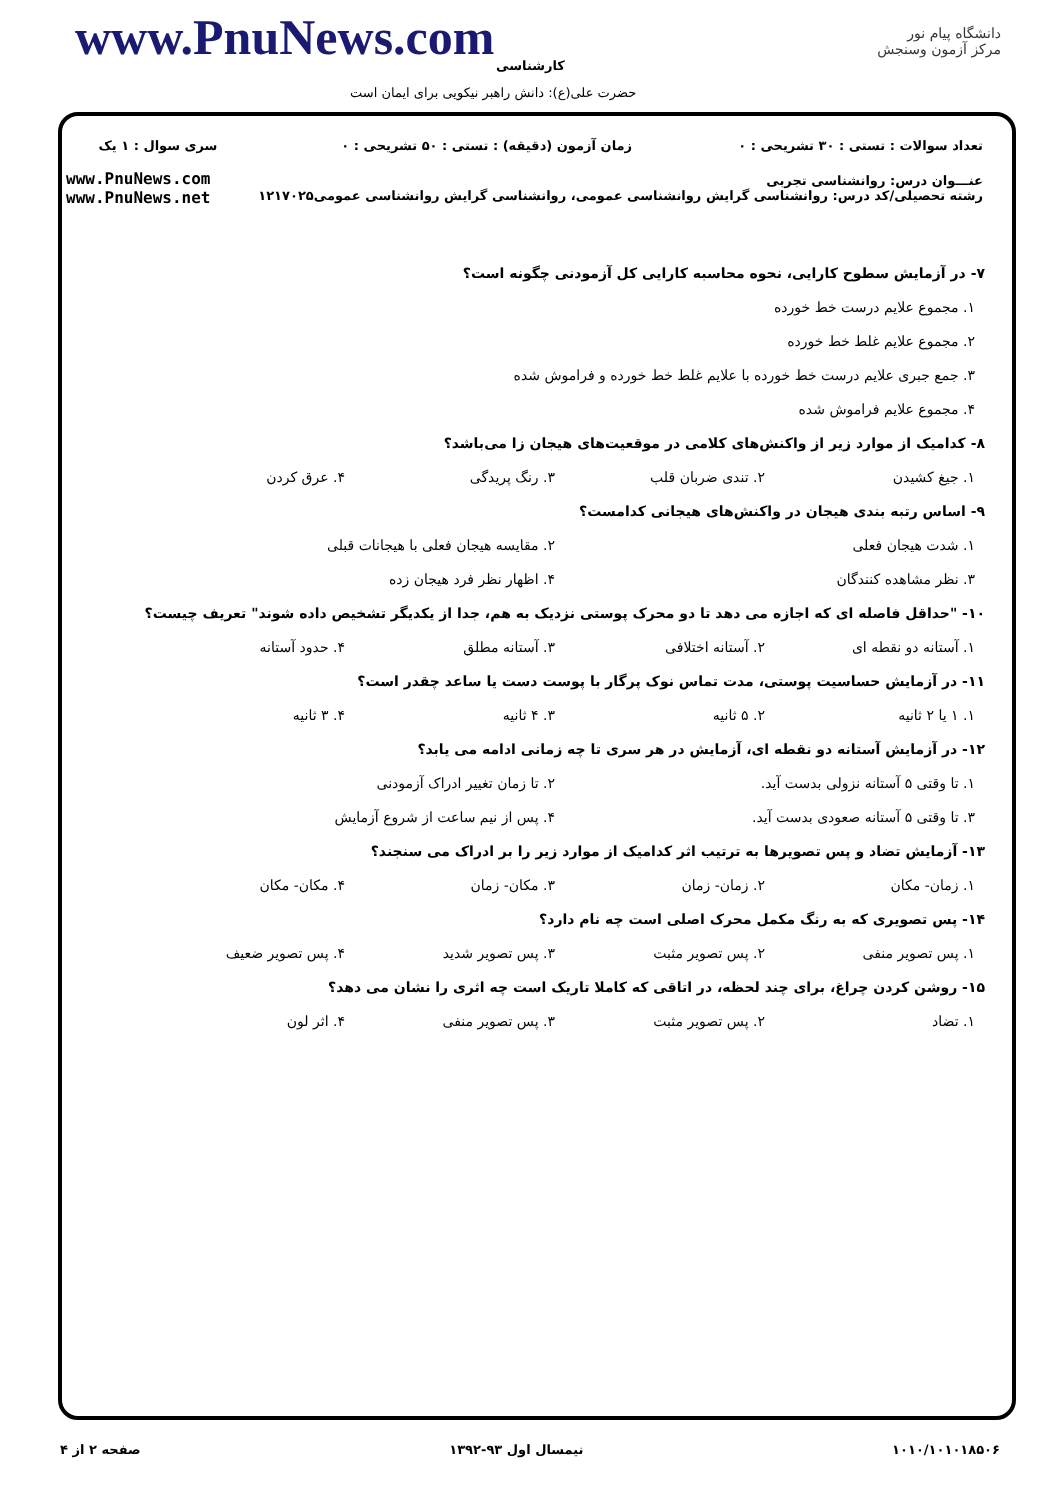www.PnuNews.com
دانشگاه پیام نور
مرکز آزمون وسنجش
کارشناسی
حضرت علی(ع): دانش راهبر نیکویی برای ایمان است
| تعداد سوالات : تستی : ۳۰ تشریحی : ۰ | زمان آزمون (دقیقه) : تستی : ۵۰ تشریحی : ۰ | سری سوال : ۱ یک |
| عنـــوان درس: روانشناسی تجربی رشته تحصیلی/کد درس: روانشناسی گرایش روانشناسی عمومی، روانشناسی گرایش روانشناسی عمومی۱۲۱۷۰۲۵ | | www.PnuNews.com www.PnuNews.net |
۷- در آزمایش سطوح کارایی، نحوه محاسبه کارایی کل آزمودنی چگونه است؟
۱. مجموع علایم درست خط خورده
۲. مجموع علایم غلط خط خورده
۳. جمع جبری علایم درست خط خورده با علایم غلط خط خورده و فراموش شده
۴. مجموع علایم فراموش شده
۸- کدامیک از موارد زیر از واکنش‌های کلامی در موقعیت‌های هیجان زا می‌باشد؟
۱. جیغ کشیدن ۲. تندی ضربان قلب ۳. رنگ پریدگی ۴. عرق کردن
۹- اساس رتبه بندی هیجان در واکنش‌های هیجانی کدامست؟
۱. شدت هیجان فعلی ۲. مقایسه هیجان فعلی با هیجانات قبلی
۳. نظر مشاهده کنندگان ۴. اظهار نظر فرد هیجان زده
۱۰- "حداقل فاصله ای که اجازه می دهد تا دو محرک پوستی نزدیک به هم، جدا از یکدیگر تشخیص داده شوند" تعریف چیست؟
۱. آستانه دو نقطه ای ۲. آستانه اختلافی ۳. آستانه مطلق ۴. حدود آستانه
۱۱- در آزمایش حساسیت پوستی، مدت تماس نوک پرگار با پوست دست یا ساعد چقدر است؟
۱. ۱ یا ۲ ثانیه ۲. ۵ ثانیه ۳. ۴ ثانیه ۴. ۳ ثانیه
۱۲- در آزمایش آستانه دو نقطه ای، آزمایش در هر سری تا چه زمانی ادامه می یابد؟
۱. تا وقتی ۵ آستانه نزولی بدست آید. ۲. تا زمان تغییر ادراک آزمودنی
۳. تا وقتی ۵ آستانه صعودی بدست آید. ۴. پس از نیم ساعت از شروع آزمایش
۱۳- آزمایش تضاد و پس تصویرها به ترتیب اثر کدامیک از موارد زیر را بر ادراک می سنجند؟
۱. زمان- مکان ۲. زمان- زمان ۳. مکان- زمان ۴. مکان- مکان
۱۴- پس تصویری که به رنگ مکمل محرک اصلی است چه نام دارد؟
۱. پس تصویر منفی ۲. پس تصویر مثبت ۳. پس تصویر شدید ۴. پس تصویر ضعیف
۱۵- روشن کردن چراغ، برای چند لحظه، در اتاقی که کاملا تاریک است چه اثری را نشان می دهد؟
۱. تضاد ۲. پس تصویر مثبت ۳. پس تصویر منفی ۴. اثر لون
۱۰۱۰/۱۰۱۰۱۸۵۰۶ نیمسال اول ۹۳-۱۳۹۲ صفحه ۲ از ۴